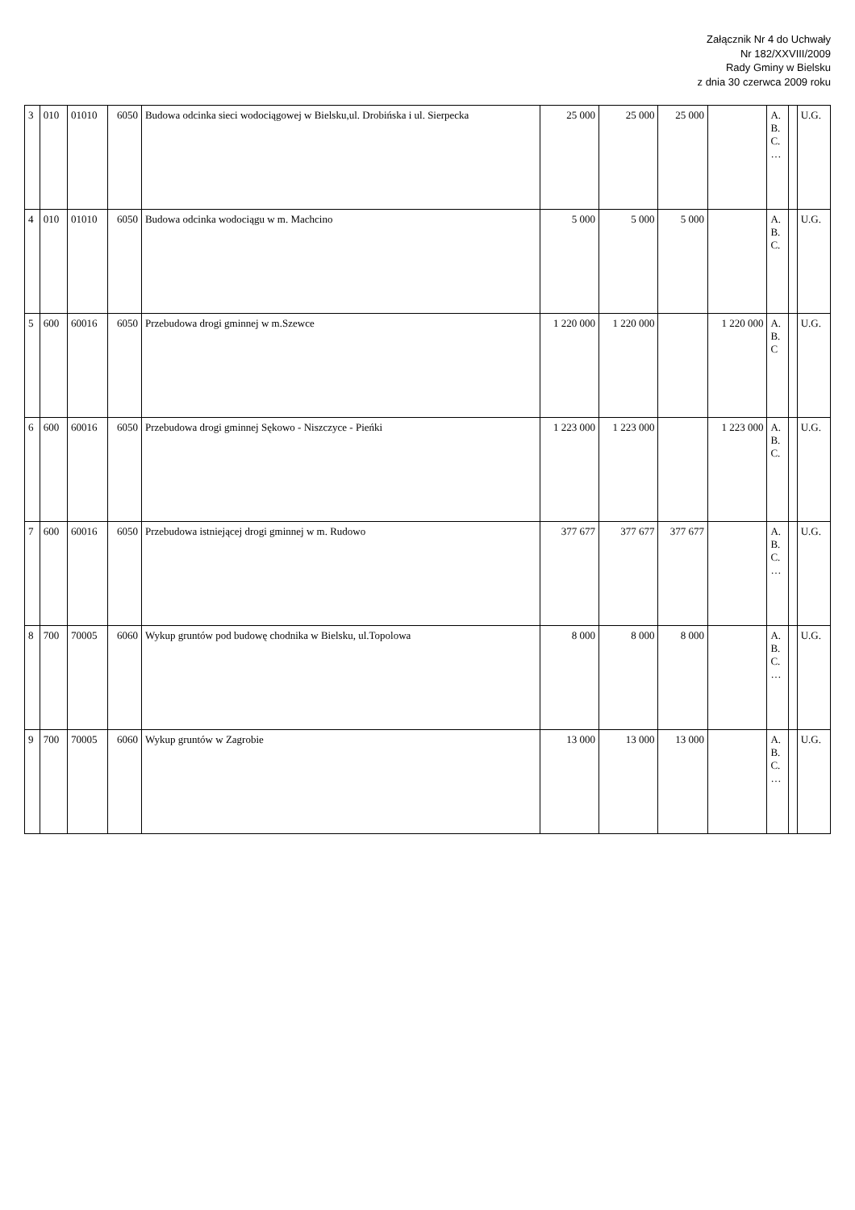Załącznik Nr 4 do Uchwały
Nr 182/XXVIII/2009
Rady Gminy w Bielsku
z dnia 30 czerwca 2009 roku
| 3 | 010 | 01010 | 6050 | Budowa odcinka sieci wodociągowej w Bielsku,ul. Drobińska i ul. Sierpecka | 25 000 | 25 000 | 25 000 | | A. B. C. … | | U.G. |
| 4 | 010 | 01010 | 6050 | Budowa odcinka wodociągu w m. Machcino | 5 000 | 5 000 | 5 000 | | A. B. C. | | U.G. |
| 5 | 600 | 60016 | 6050 | Przebudowa drogi gminnej w m.Szewce | 1 220 000 | 1 220 000 | | 1 220 000 | A. B. C | | U.G. |
| 6 | 600 | 60016 | 6050 | Przebudowa drogi gminnej Sękowo - Niszczyce - Pieńki | 1 223 000 | 1 223 000 | | 1 223 000 | A. B. C. | | U.G. |
| 7 | 600 | 60016 | 6050 | Przebudowa istniejącej drogi gminnej w m. Rudowo | 377 677 | 377 677 | 377 677 | | A. B. C. … | | U.G. |
| 8 | 700 | 70005 | 6060 | Wykup gruntów pod budowę chodnika w Bielsku, ul.Topolowa | 8 000 | 8 000 | 8 000 | | A. B. C. … | | U.G. |
| 9 | 700 | 70005 | 6060 | Wykup gruntów w Zagrobie | 13 000 | 13 000 | 13 000 | | A. B. C. … | | U.G. |